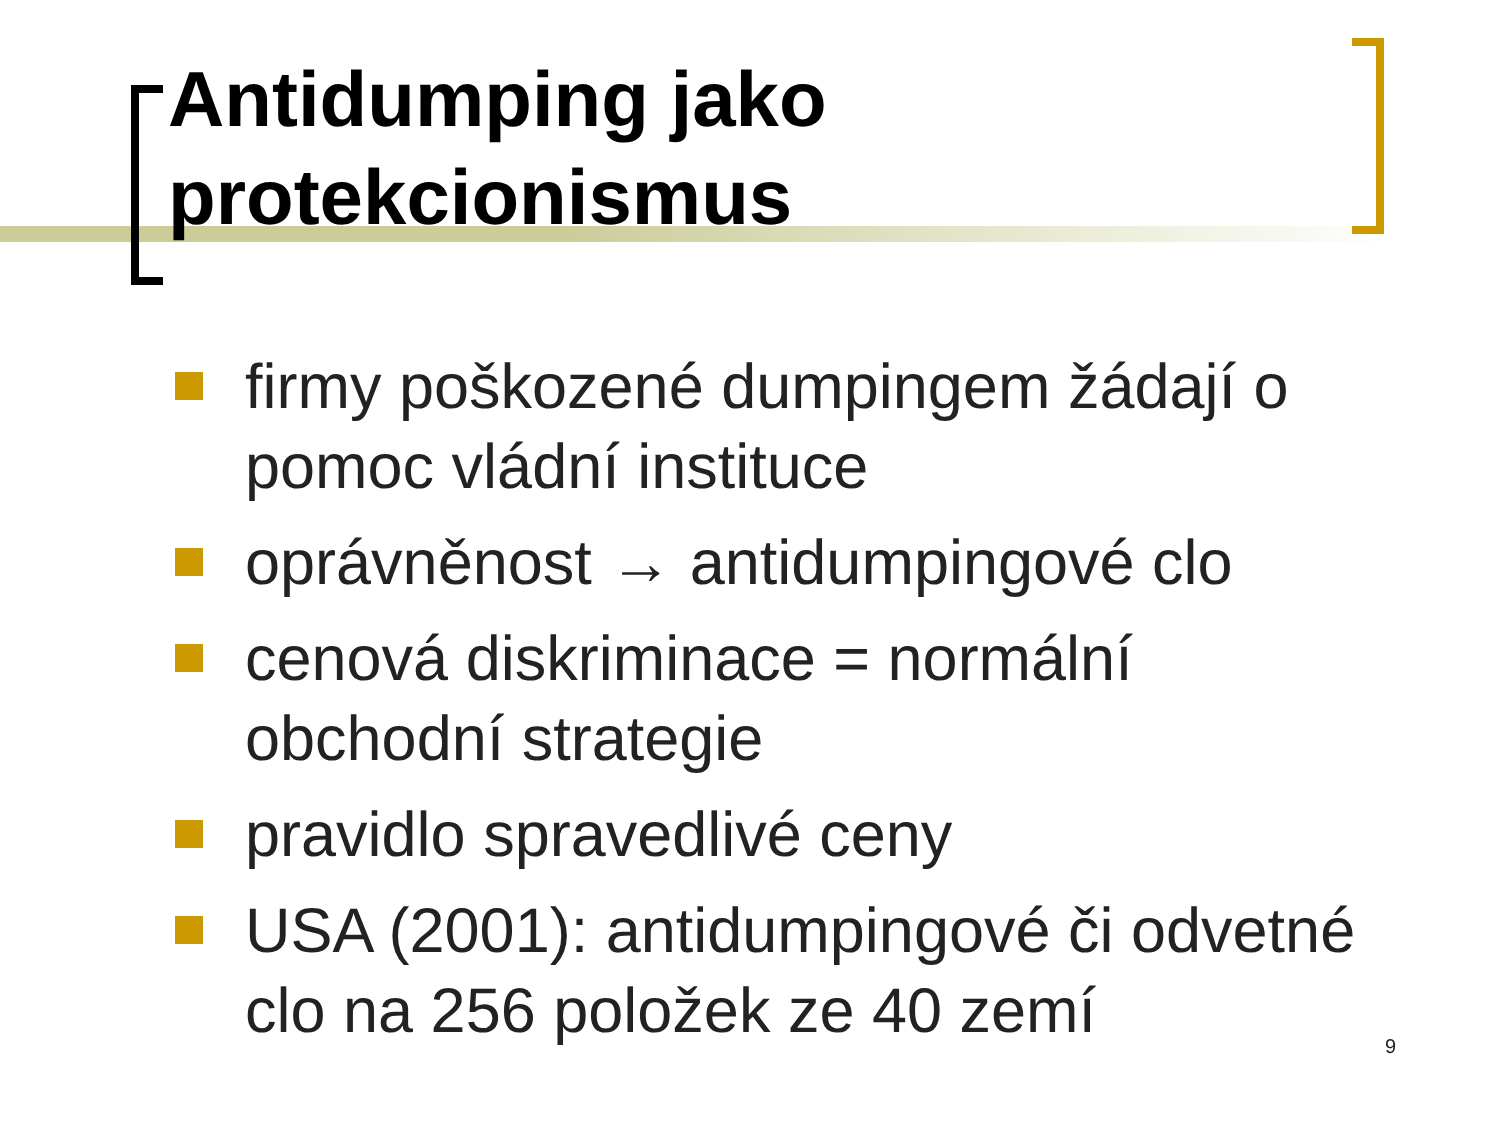Antidumping jako
protekcionismus
firmy poškozené dumpingem žádají o pomoc vládní instituce
oprávněnost → antidumpingové clo
cenová diskriminace = normální obchodní strategie
pravidlo spravedlivé ceny
USA (2001): antidumpingové či odvetné clo na 256 položek ze 40 zemí
9